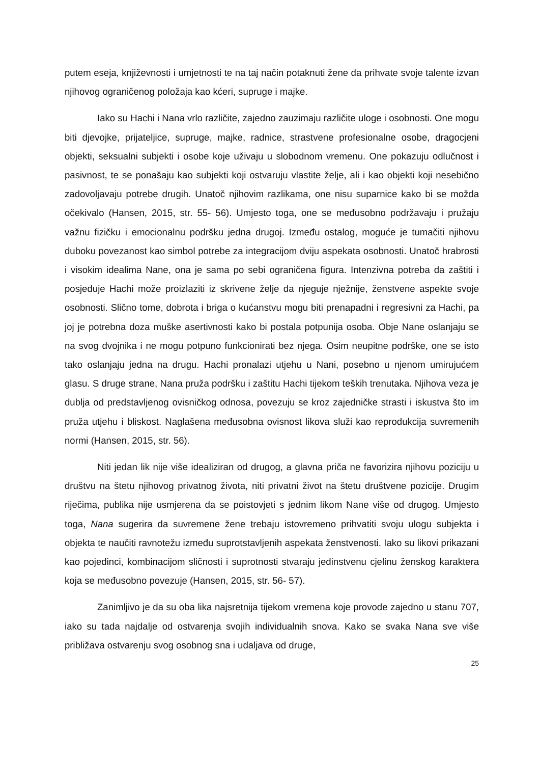putem eseja, književnosti i umjetnosti te na taj način potaknuti žene da prihvate svoje talente izvan njihovog ograničenog položaja kao kćeri, supruge i majke.
Iako su Hachi i Nana vrlo različite, zajedno zauzimaju različite uloge i osobnosti. One mogu biti djevojke, prijateljice, supruge, majke, radnice, strastvene profesionalne osobe, dragocjeni objekti, seksualni subjekti i osobe koje uživaju u slobodnom vremenu. One pokazuju odlučnost i pasivnost, te se ponašaju kao subjekti koji ostvaruju vlastite želje, ali i kao objekti koji nesebično zadovoljavaju potrebe drugih. Unatoč njihovim razlikama, one nisu suparnice kako bi se možda očekivalo (Hansen, 2015, str. 55- 56). Umjesto toga, one se međusobno podržavaju i pružaju važnu fizičku i emocionalnu podršku jedna drugoj. Između ostalog, moguće je tumačiti njihovu duboku povezanost kao simbol potrebe za integracijom dviju aspekata osobnosti. Unatoč hrabrosti i visokim idealima Nane, ona je sama po sebi ograničena figura. Intenzivna potreba da zaštiti i posjeduje Hachi može proizlaziti iz skrivene želje da njeguje nježnije, ženstvene aspekte svoje osobnosti. Slično tome, dobrota i briga o kućanstvu mogu biti prenapadni i regresivni za Hachi, pa joj je potrebna doza muške asertivnosti kako bi postala potpunija osoba. Obje Nane oslanjaju se na svog dvojnika i ne mogu potpuno funkcionirati bez njega. Osim neupitne podrške, one se isto tako oslanjaju jedna na drugu. Hachi pronalazi utjehu u Nani, posebno u njenom umirujućem glasu. S druge strane, Nana pruža podršku i zaštitu Hachi tijekom teških trenutaka. Njihova veza je dublja od predstavljenog ovisničkog odnosa, povezuju se kroz zajedničke strasti i iskustva što im pruža utjehu i bliskost. Naglašena međusobna ovisnost likova služi kao reprodukcija suvremenih normi (Hansen, 2015, str. 56).
Niti jedan lik nije više idealiziran od drugog, a glavna priča ne favorizira njihovu poziciju u društvu na štetu njihovog privatnog života, niti privatni život na štetu društvene pozicije. Drugim riječima, publika nije usmjerena da se poistovjeti s jednim likom Nane više od drugog. Umjesto toga, Nana sugerira da suvremene žene trebaju istovremeno prihvatiti svoju ulogu subjekta i objekta te naučiti ravnotežu između suprotstavljenih aspekata ženstvenosti. Iako su likovi prikazani kao pojedinci, kombinacijom sličnosti i suprotnosti stvaraju jedinstvenu cjelinu ženskog karaktera koja se međusobno povezuje (Hansen, 2015, str. 56- 57).
Zanimljivo je da su oba lika najsretnija tijekom vremena koje provode zajedno u stanu 707, iako su tada najdalje od ostvarenja svojih individualnih snova. Kako se svaka Nana sve više približava ostvarenju svog osobnog sna i udaljava od druge,
25